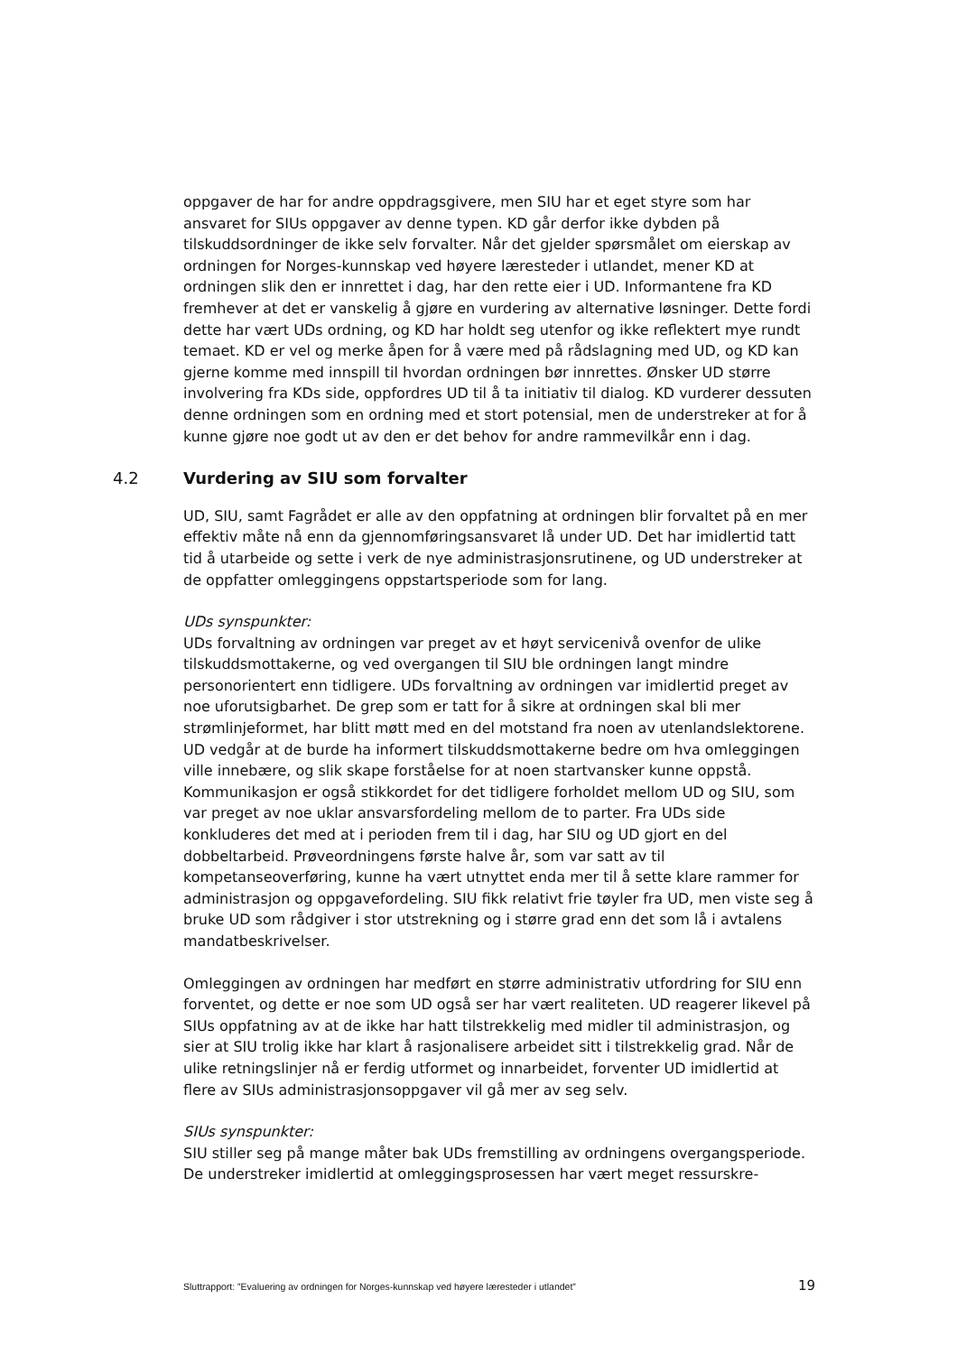oppgaver de har for andre oppdragsgivere, men SIU har et eget styre som har ansvaret for SIUs oppgaver av denne typen. KD går derfor ikke dybden på tilskuddsordninger de ikke selv forvalter. Når det gjelder spørsmålet om eierskap av ordningen for Norges-kunnskap ved høyere læresteder i utlandet, mener KD at ordningen slik den er innrettet i dag, har den rette eier i UD. Informantene fra KD fremhever at det er vanskelig å gjøre en vurdering av alternative løsninger. Dette fordi dette har vært UDs ordning, og KD har holdt seg utenfor og ikke reflektert mye rundt temaet. KD er vel og merke åpen for å være med på rådslagning med UD, og KD kan gjerne komme med innspill til hvordan ordningen bør innrettes. Ønsker UD større involvering fra KDs side, oppfordres UD til å ta initiativ til dialog. KD vurderer dessuten denne ordningen som en ordning med et stort potensial, men de understreker at for å kunne gjøre noe godt ut av den er det behov for andre rammevilkår enn i dag.
4.2 Vurdering av SIU som forvalter
UD, SIU, samt Fagrådet er alle av den oppfatning at ordningen blir forvaltet på en mer effektiv måte nå enn da gjennomføringsansvaret lå under UD. Det har imidlertid tatt tid å utarbeide og sette i verk de nye administrasjonsrutinene, og UD understreker at de oppfatter omleggingens oppstartsperiode som for lang.
UDs synspunkter:
UDs forvaltning av ordningen var preget av et høyt servicenivå ovenfor de ulike tilskuddsmottakerne, og ved overgangen til SIU ble ordningen langt mindre personorientert enn tidligere. UDs forvaltning av ordningen var imidlertid preget av noe uforutsigbarhet. De grep som er tatt for å sikre at ordningen skal bli mer strømlinjeformet, har blitt møtt med en del motstand fra noen av utenlandslektorene. UD vedgår at de burde ha informert tilskuddsmottakerne bedre om hva omleggingen ville innebære, og slik skape forståelse for at noen startvansker kunne oppstå. Kommunikasjon er også stikkordet for det tidligere forholdet mellom UD og SIU, som var preget av noe uklar ansvarsfordeling mellom de to parter. Fra UDs side konkluderes det med at i perioden frem til i dag, har SIU og UD gjort en del dobbeltarbeid. Prøveordningens første halve år, som var satt av til kompetanseoverføring, kunne ha vært utnyttet enda mer til å sette klare rammer for administrasjon og oppgavefordeling. SIU fikk relativt frie tøyler fra UD, men viste seg å bruke UD som rådgiver i stor utstrekning og i større grad enn det som lå i avtalens mandatbeskrivelser.
Omleggingen av ordningen har medført en større administrativ utfordring for SIU enn forventet, og dette er noe som UD også ser har vært realiteten. UD reagerer likevel på SIUs oppfatning av at de ikke har hatt tilstrekkelig med midler til administrasjon, og sier at SIU trolig ikke har klart å rasjonalisere arbeidet sitt i tilstrekkelig grad. Når de ulike retningslinjer nå er ferdig utformet og innarbeidet, forventer UD imidlertid at flere av SIUs administrasjonsoppgaver vil gå mer av seg selv.
SIUs synspunkter:
SIU stiller seg på mange måter bak UDs fremstilling av ordningens overgangsperiode. De understreker imidlertid at omleggingsprosessen har vært meget ressurskre-
Sluttrapport: ”Evaluering av ordningen for Norges-kunnskap ved høyere læresteder i utlandet” 19